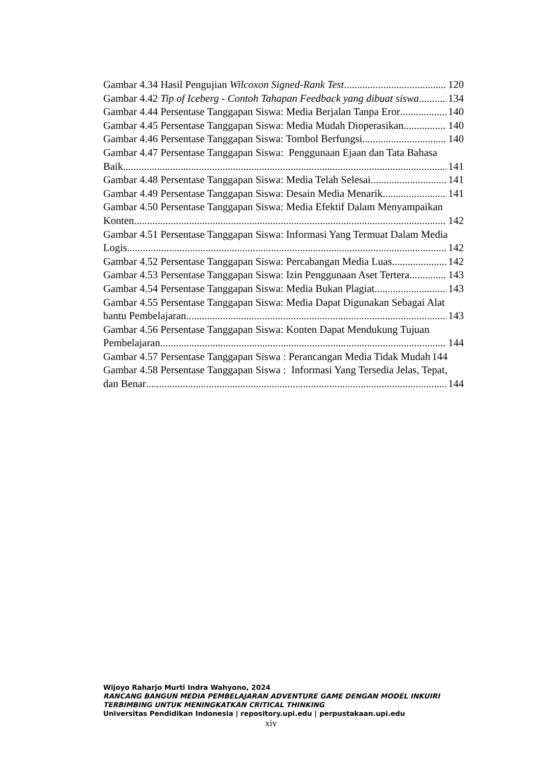Gambar 4.34 Hasil Pengujian Wilcoxon Signed-Rank Test 120
Gambar 4.42 Tip of Iceberg - Contoh Tahapan Feedback yang dibuat siswa 134
Gambar 4.44 Persentase Tanggapan Siswa: Media Berjalan Tanpa Eror 140
Gambar 4.45 Persentase Tanggapan Siswa: Media Mudah Dioperasikan 140
Gambar 4.46 Persentase Tanggapan Siswa: Tombol Berfungsi 140
Gambar 4.47 Persentase Tanggapan Siswa: Penggunaan Ejaan dan Tata Bahasa
Baik 141
Gambar 4.48 Persentase Tanggapan Siswa: Media Telah Selesai 141
Gambar 4.49 Persentase Tanggapan Siswa: Desain Media Menarik 141
Gambar 4.50 Persentase Tanggapan Siswa: Media Efektif Dalam Menyampaikan
Konten 142
Gambar 4.51 Persentase Tanggapan Siswa: Informasi Yang Termuat Dalam Media
Logis 142
Gambar 4.52 Persentase Tanggapan Siswa: Percabangan Media Luas 142
Gambar 4.53 Persentase Tanggapan Siswa: Izin Penggunaan Aset Tertera 143
Gambar 4.54 Persentase Tanggapan Siswa: Media Bukan Plagiat 143
Gambar 4.55 Persentase Tanggapan Siswa: Media Dapat Digunakan Sebagai Alat
bantu Pembelajaran 143
Gambar 4.56 Persentase Tanggapan Siswa: Konten Dapat Mendukung Tujuan
Pembelajaran 144
Gambar 4.57 Persentase Tanggapan Siswa : Perancangan Media Tidak Mudah 144
Gambar 4.58 Persentase Tanggapan Siswa : Informasi Yang Tersedia Jelas, Tepat,
dan Benar 144
Wijoyo Raharjo Murti Indra Wahyono, 2024
RANCANG BANGUN MEDIA PEMBELAJARAN ADVENTURE GAME DENGAN MODEL INKUIRI
TERBIMBING UNTUK MENINGKATKAN CRITICAL THINKING
Universitas Pendidikan Indonesia | repository.upi.edu | perpustakaan.upi.edu
xiv